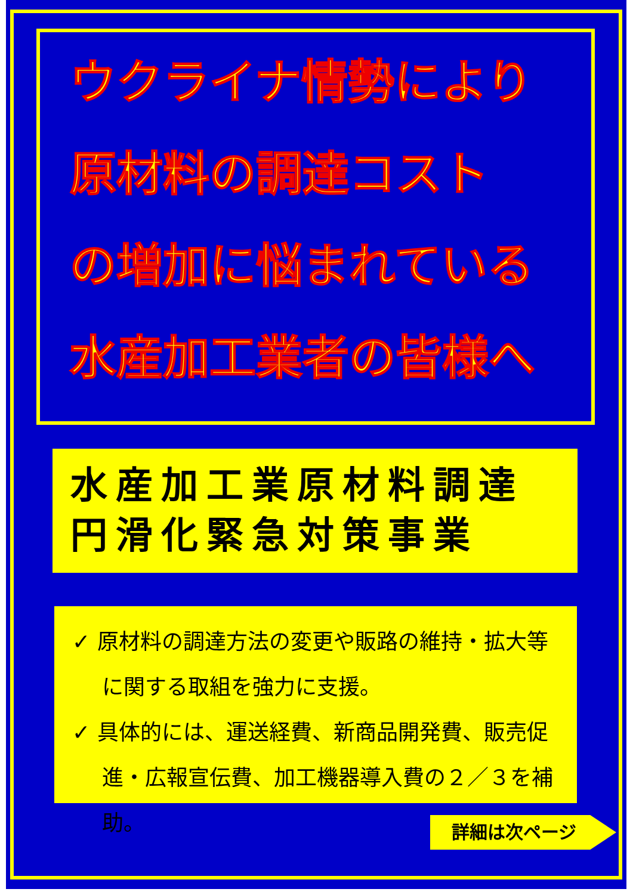ウクライナ情勢により
原材料の調達コスト
の増加に悩まれている
水産加工業者の皆様へ
水産加工業原材料調達
円滑化緊急対策事業
✓ 原材料の調達方法の変更や販路の維持・拡大等に関する取組を強力に支援。
✓ 具体的には、運送経費、新商品開発費、販売促進・広報宣伝費、加工機器導入費の２／３を補助。
詳細は次ページ